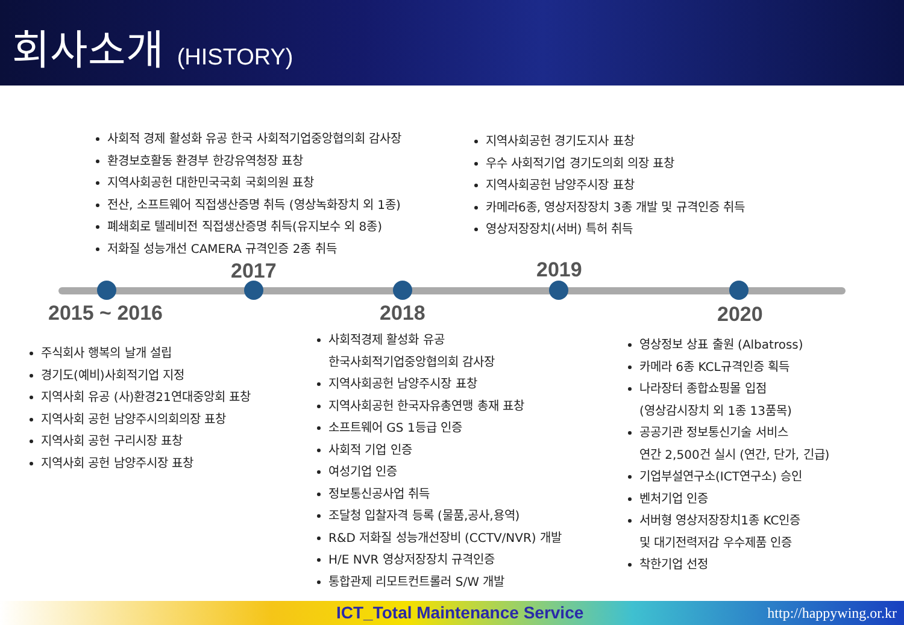회사소개 (HISTORY)
사회적 경제 활성화 유공 한국 사회적기업중앙협의회 감사장
환경보호활동 환경부 한강유역청장 표창
지역사회공헌 대한민국국회 국회의원 표창
전산, 소프트웨어 직접생산증명 취득 (영상녹화장치 외 1종)
폐쇄회로 텔레비전 직접생산증명 취득(유지보수 외 8종)
저화질 성능개선 CAMERA 규격인증 2종 취득
지역사회공헌 경기도지사 표창
우수 사회적기업 경기도의회 의장 표창
지역사회공헌 남양주시장 표창
카메라6종, 영상저장장치 3종 개발 및 규격인증 취득
영상저장장치(서버) 특허 취득
2017 2019
2015 ~ 2016 2018 2020
주식회사 행복의 날개 설립
경기도(예비)사회적기업 지정
지역사회 유공 (사)환경21연대중앙회 표창
지역사회 공헌 남양주시의회의장 표창
지역사회 공헌 구리시장 표창
지역사회 공헌 남양주시장 표창
사회적경제 활성화 유공
한국사회적기업중앙협의회 감사장
지역사회공헌 남양주시장 표창
지역사회공헌 한국자유총연맹 총재 표창
소프트웨어 GS 1등급 인증
사회적 기업 인증
여성기업 인증
정보통신공사업 취득
조달청 입찰자격 등록 (물품,공사,용역)
R&D 저화질 성능개선장비 (CCTV/NVR) 개발
H/E NVR 영상저장장치 규격인증
통합관제 리모트컨트롤러 S/W 개발
영상정보 상표 출원 (Albatross)
카메라 6종 KCL규격인증 획득
나라장터 종합쇼핑몰 입점
(영상감시장치 외 1종 13품목)
공공기관 정보통신기술 서비스
연간 2,500건 실시 (연간, 단가, 긴급)
기업부설연구소(ICT연구소) 승인
벤처기업 인증
서버형 영상저장장치1종 KC인증
및 대기전력저감 우수제품 인증
착한기업 선정
ICT_Total Maintenance Service http://happywing.or.kr